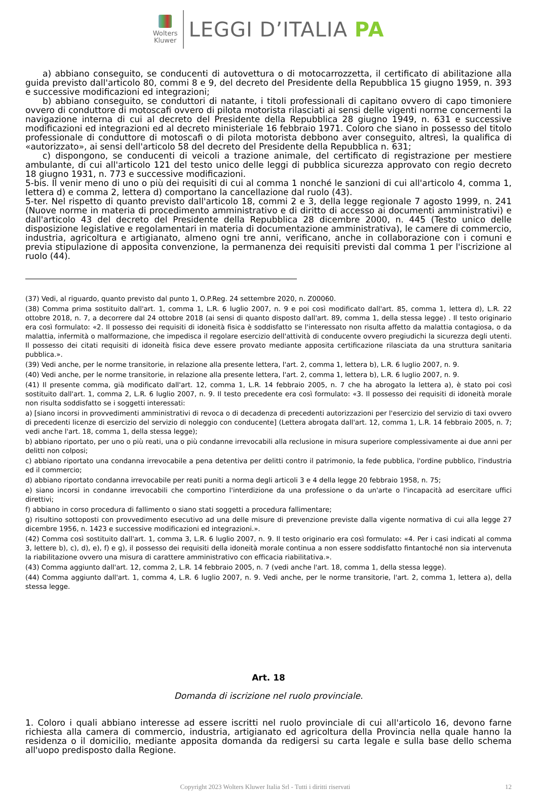Wolters
Kluwer
LEGGI D’ITALIA PA
a) abbiano conseguito, se conducenti di autovettura o di motocarrozzetta, il certificato di abilitazione alla guida previsto dall'articolo 80, commi 8 e 9, del decreto del Presidente della Repubblica 15 giugno 1959, n. 393 e successive modificazioni ed integrazioni;
b) abbiano conseguito, se conduttori di natante, i titoli professionali di capitano ovvero di capo timoniere ovvero di conduttore di motoscafi ovvero di pilota motorista rilasciati ai sensi delle vigenti norme concernenti la navigazione interna di cui al decreto del Presidente della Repubblica 28 giugno 1949, n. 631 e successive modificazioni ed integrazioni ed al decreto ministeriale 16 febbraio 1971. Coloro che siano in possesso del titolo professionale di conduttore di motoscafi o di pilota motorista debbono aver conseguito, altresì, la qualifica di «autorizzato», ai sensi dell'articolo 58 del decreto del Presidente della Repubblica n. 631;
c) dispongono, se conducenti di veicoli a trazione animale, del certificato di registrazione per mestiere ambulante, di cui all'articolo 121 del testo unico delle leggi di pubblica sicurezza approvato con regio decreto 18 giugno 1931, n. 773 e successive modificazioni.
5-bis. Il venir meno di uno o più dei requisiti di cui al comma 1 nonché le sanzioni di cui all'articolo 4, comma 1, lettera d) e comma 2, lettera d) comportano la cancellazione dal ruolo (43).
5-ter. Nel rispetto di quanto previsto dall'articolo 18, commi 2 e 3, della legge regionale 7 agosto 1999, n. 241 (Nuove norme in materia di procedimento amministrativo e di diritto di accesso ai documenti amministrativi) e dall'articolo 43 del decreto del Presidente della Repubblica 28 dicembre 2000, n. 445 (Testo unico delle disposizione legislative e regolamentari in materia di documentazione amministrativa), le camere di commercio, industria, agricoltura e artigianato, almeno ogni tre anni, verificano, anche in collaborazione con i comuni e previa stipulazione di apposita convenzione, la permanenza dei requisiti previsti dal comma 1 per l'iscrizione al ruolo (44).
(37) Vedi, al riguardo, quanto previsto dal punto 1, O.P.Reg. 24 settembre 2020, n. Z00060.
(38) Comma prima sostituito dall'art. 1, comma 1, L.R. 6 luglio 2007, n. 9 e poi così modificato dall'art. 85, comma 1, lettera d), L.R. 22 ottobre 2018, n. 7, a decorrere dal 24 ottobre 2018 (ai sensi di quanto disposto dall'art. 89, comma 1, della stessa legge) . Il testo originario era così formulato: «2. Il possesso dei requisiti di idoneità fisica è soddisfatto se l'interessato non risulta affetto da malattia contagiosa, o da malattia, infermità o malformazione, che impedisca il regolare esercizio dell'attività di conducente ovvero pregiudichi la sicurezza degli utenti. Il possesso dei citati requisiti di idoneità fisica deve essere provato mediante apposita certificazione rilasciata da una struttura sanitaria pubblica.».
(39) Vedi anche, per le norme transitorie, in relazione alla presente lettera, l'art. 2, comma 1, lettera b), L.R. 6 luglio 2007, n. 9.
(40) Vedi anche, per le norme transitorie, in relazione alla presente lettera, l'art. 2, comma 1, lettera b), L.R. 6 luglio 2007, n. 9.
(41) Il presente comma, già modificato dall'art. 12, comma 1, L.R. 14 febbraio 2005, n. 7 che ha abrogato la lettera a), è stato poi così sostituito dall'art. 1, comma 2, L.R. 6 luglio 2007, n. 9. Il testo precedente era così formulato: «3. Il possesso dei requisiti di idoneità morale non risulta soddisfatto se i soggetti interessati:
a) [siano incorsi in provvedimenti amministrativi di revoca o di decadenza di precedenti autorizzazioni per l'esercizio del servizio di taxi ovvero di precedenti licenze di esercizio del servizio di noleggio con conducente] (Lettera abrogata dall'art. 12, comma 1, L.R. 14 febbraio 2005, n. 7; vedi anche l'art. 18, comma 1, della stessa legge);
b) abbiano riportato, per uno o più reati, una o più condanne irrevocabili alla reclusione in misura superiore complessivamente ai due anni per delitti non colposi;
c) abbiano riportato una condanna irrevocabile a pena detentiva per delitti contro il patrimonio, la fede pubblica, l'ordine pubblico, l'industria ed il commercio;
d) abbiano riportato condanna irrevocabile per reati puniti a norma degli articoli 3 e 4 della legge 20 febbraio 1958, n. 75;
e) siano incorsi in condanne irrevocabili che comportino l'interdizione da una professione o da un'arte o l'incapacità ad esercitare uffici direttivi;
f) abbiano in corso procedura di fallimento o siano stati soggetti a procedura fallimentare;
g) risultino sottoposti con provvedimento esecutivo ad una delle misure di prevenzione previste dalla vigente normativa di cui alla legge 27 dicembre 1956, n. 1423 e successive modificazioni ed integrazioni.».
(42) Comma così sostituito dall'art. 1, comma 3, L.R. 6 luglio 2007, n. 9. Il testo originario era così formulato: «4. Per i casi indicati al comma 3, lettere b), c), d), e), f) e g), il possesso dei requisiti della idoneità morale continua a non essere soddisfatto fintantoché non sia intervenuta la riabilitazione ovvero una misura di carattere amministrativo con efficacia riabilitativa.».
(43) Comma aggiunto dall'art. 12, comma 2, L.R. 14 febbraio 2005, n. 7 (vedi anche l'art. 18, comma 1, della stessa legge).
(44) Comma aggiunto dall'art. 1, comma 4, L.R. 6 luglio 2007, n. 9. Vedi anche, per le norme transitorie, l'art. 2, comma 1, lettera a), della stessa legge.
Art. 18
Domanda di iscrizione nel ruolo provinciale.
1. Coloro i quali abbiano interesse ad essere iscritti nel ruolo provinciale di cui all'articolo 16, devono farne richiesta alla camera di commercio, industria, artigianato ed agricoltura della Provincia nella quale hanno la residenza o il domicilio, mediante apposita domanda da redigersi su carta legale e sulla base dello schema all'uopo predisposto dalla Regione.
Copyright 2023 Wolters Kluwer Italia Srl - Tutti i diritti riservati 12